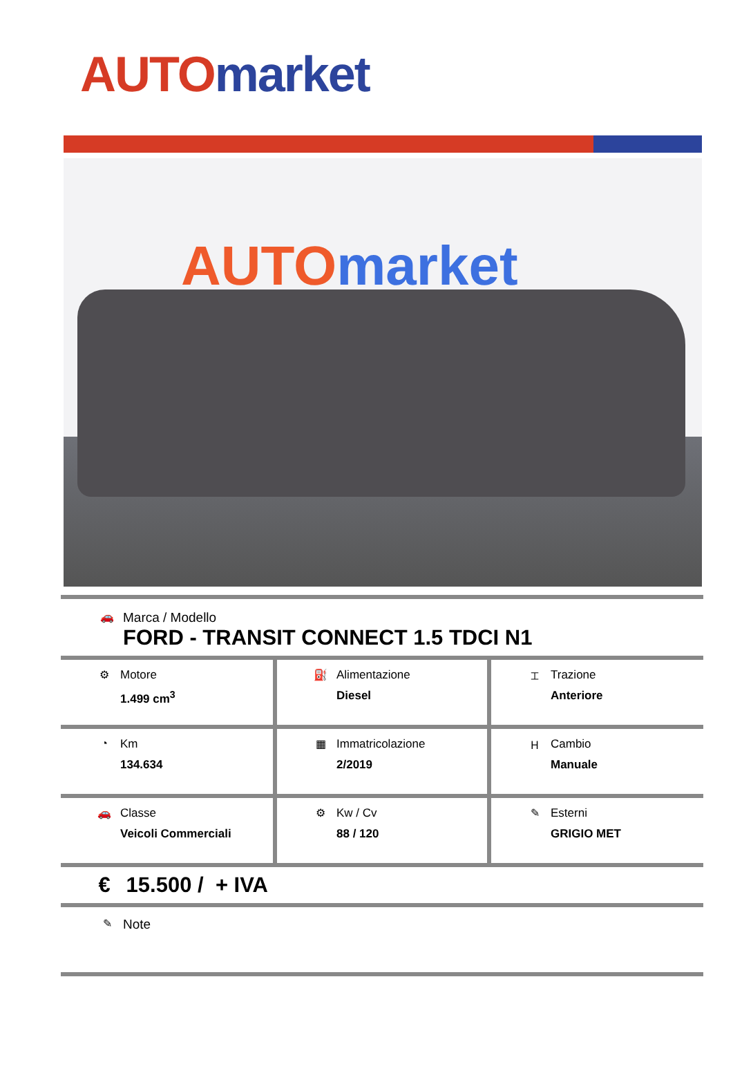AUTO market
AUTO market
🚗
Marca / Modello
FORD - TRANSIT CONNECT 1.5 TDCI N1
| ⚙ Motore 1.499 cm<sup>3</sup> | ⛽ Alimentazione Diesel | ⌶ Trazione Anteriore |
| ◔ Km 134.634 | ▦ Immatricolazione 2/2019 | Ⲏ Cambio Manuale |
| 🚗 Classe Veicoli Commerciali | ⚙ Kw / Cv 88 / 120 | ✎ Esterni GRIGIO MET |
€ 15.500 / + IVA
✎ Note